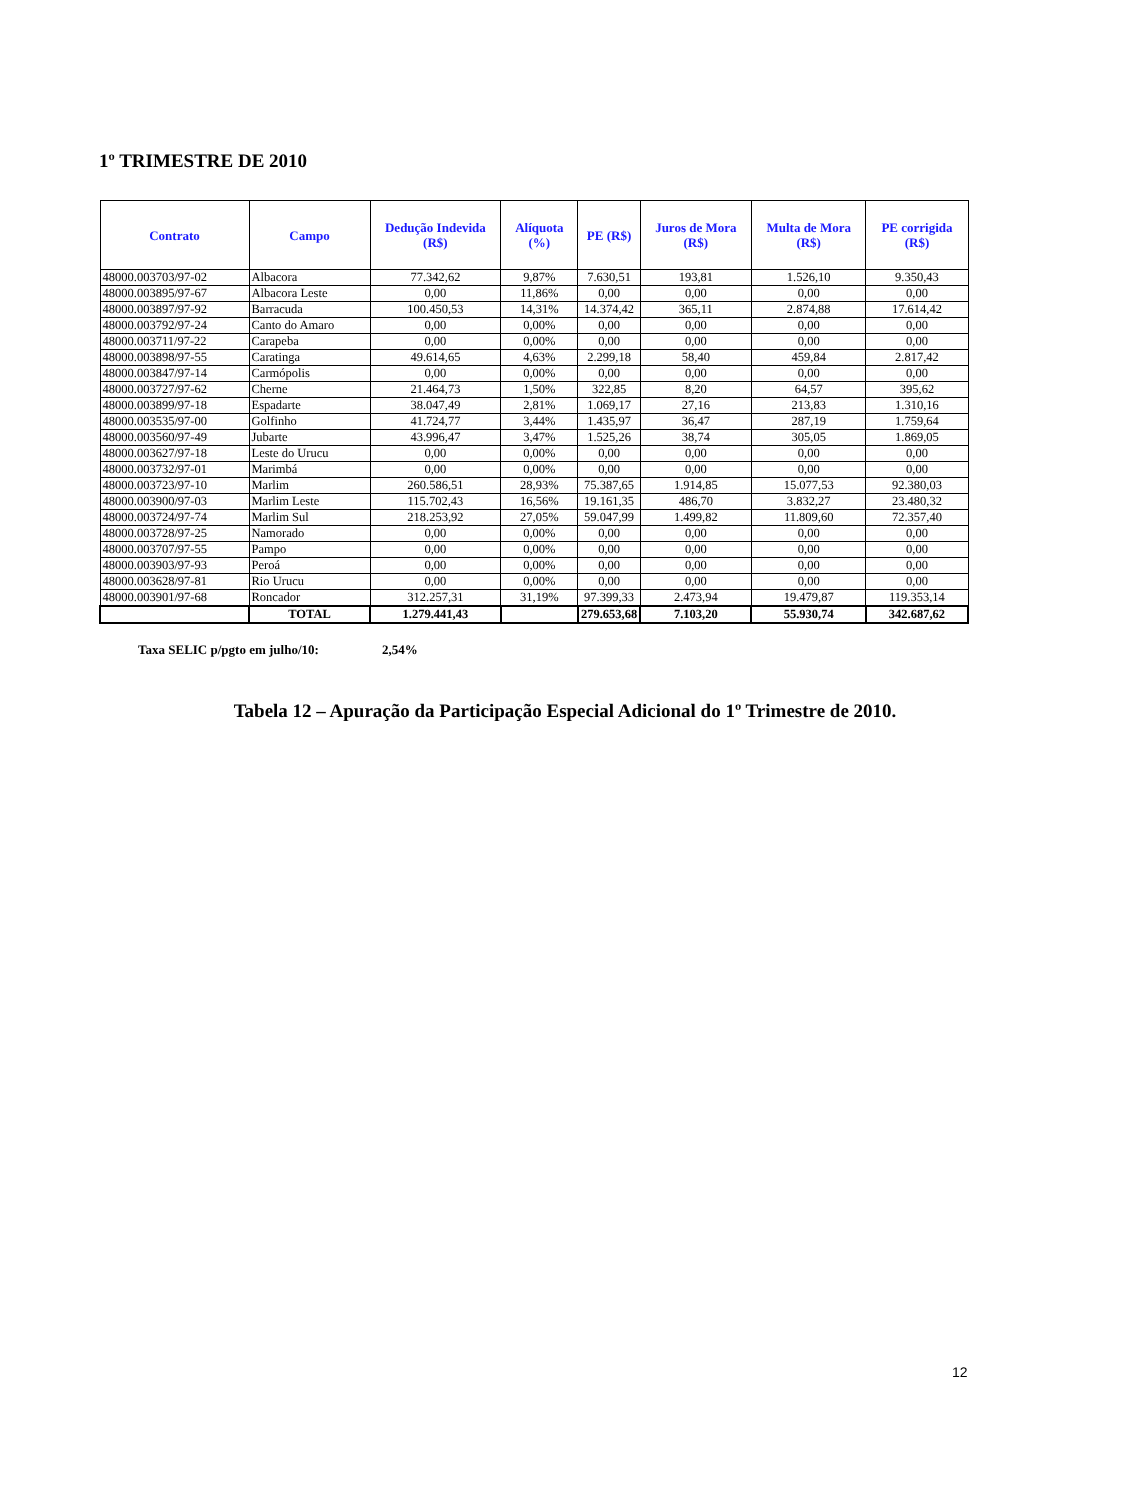1º TRIMESTRE DE 2010
| Contrato | Campo | Dedução Indevida (R$) | Alíquota (%) | PE (R$) | Juros de Mora (R$) | Multa de Mora (R$) | PE corrigida (R$) |
| --- | --- | --- | --- | --- | --- | --- | --- |
| 48000.003703/97-02 | Albacora | 77.342,62 | 9,87% | 7.630,51 | 193,81 | 1.526,10 | 9.350,43 |
| 48000.003895/97-67 | Albacora Leste | 0,00 | 11,86% | 0,00 | 0,00 | 0,00 | 0,00 |
| 48000.003897/97-92 | Barracuda | 100.450,53 | 14,31% | 14.374,42 | 365,11 | 2.874,88 | 17.614,42 |
| 48000.003792/97-24 | Canto do Amaro | 0,00 | 0,00% | 0,00 | 0,00 | 0,00 | 0,00 |
| 48000.003711/97-22 | Carapeba | 0,00 | 0,00% | 0,00 | 0,00 | 0,00 | 0,00 |
| 48000.003898/97-55 | Caratinga | 49.614,65 | 4,63% | 2.299,18 | 58,40 | 459,84 | 2.817,42 |
| 48000.003847/97-14 | Carmópolis | 0,00 | 0,00% | 0,00 | 0,00 | 0,00 | 0,00 |
| 48000.003727/97-62 | Cherne | 21.464,73 | 1,50% | 322,85 | 8,20 | 64,57 | 395,62 |
| 48000.003899/97-18 | Espadarte | 38.047,49 | 2,81% | 1.069,17 | 27,16 | 213,83 | 1.310,16 |
| 48000.003535/97-00 | Golfinho | 41.724,77 | 3,44% | 1.435,97 | 36,47 | 287,19 | 1.759,64 |
| 48000.003560/97-49 | Jubarte | 43.996,47 | 3,47% | 1.525,26 | 38,74 | 305,05 | 1.869,05 |
| 48000.003627/97-18 | Leste do Urucu | 0,00 | 0,00% | 0,00 | 0,00 | 0,00 | 0,00 |
| 48000.003732/97-01 | Marimbá | 0,00 | 0,00% | 0,00 | 0,00 | 0,00 | 0,00 |
| 48000.003723/97-10 | Marlim | 260.586,51 | 28,93% | 75.387,65 | 1.914,85 | 15.077,53 | 92.380,03 |
| 48000.003900/97-03 | Marlim Leste | 115.702,43 | 16,56% | 19.161,35 | 486,70 | 3.832,27 | 23.480,32 |
| 48000.003724/97-74 | Marlim Sul | 218.253,92 | 27,05% | 59.047,99 | 1.499,82 | 11.809,60 | 72.357,40 |
| 48000.003728/97-25 | Namorado | 0,00 | 0,00% | 0,00 | 0,00 | 0,00 | 0,00 |
| 48000.003707/97-55 | Pampo | 0,00 | 0,00% | 0,00 | 0,00 | 0,00 | 0,00 |
| 48000.003903/97-93 | Peroá | 0,00 | 0,00% | 0,00 | 0,00 | 0,00 | 0,00 |
| 48000.003628/97-81 | Rio Urucu | 0,00 | 0,00% | 0,00 | 0,00 | 0,00 | 0,00 |
| 48000.003901/97-68 | Roncador | 312.257,31 | 31,19% | 97.399,33 | 2.473,94 | 19.479,87 | 119.353,14 |
| | TOTAL | 1.279.441,43 | | 279.653,68 | 7.103,20 | 55.930,74 | 342.687,62 |
Taxa SELIC p/pgto em julho/10: 2,54%
Tabela 12 – Apuração da Participação Especial Adicional do 1º Trimestre de 2010.
12